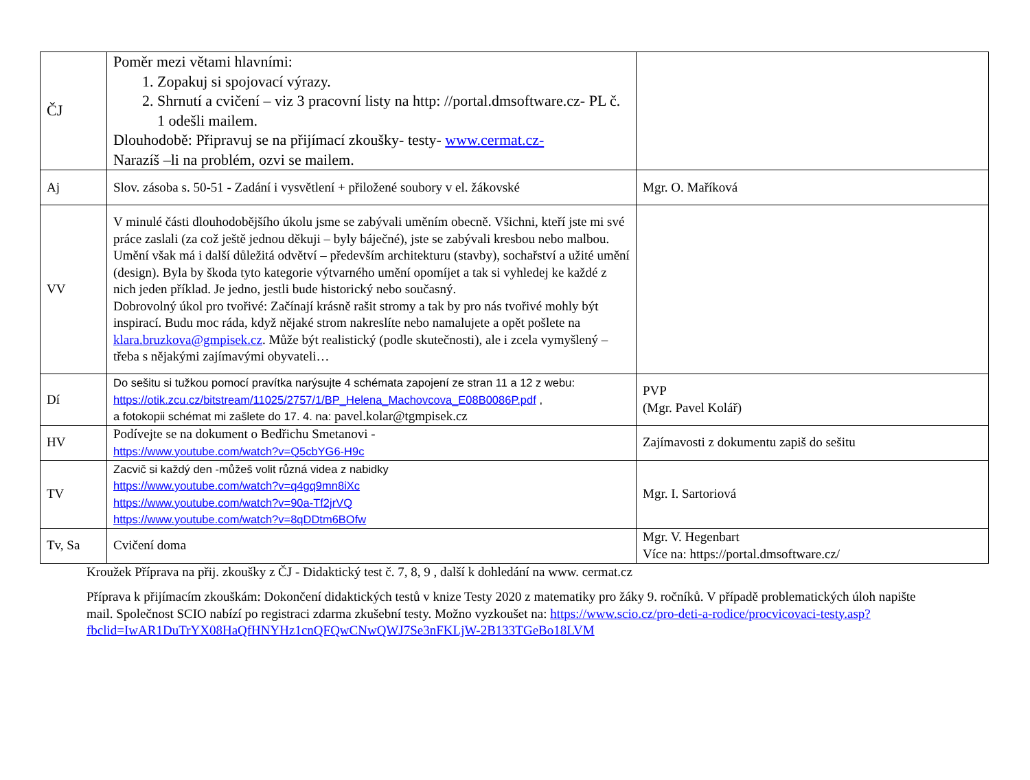| ČJ | Poměr mezi větami hlavními: 1. Zopakuj si spojovací výrazy. 2. Shrnutí a cvičení – viz 3 pracovní listy na http: //portal.dmsoftware.cz- PL č. 1 odešli mailem. Dlouhodobě: Připravuj se na přijímací zkoušky- testy- www.cermat.cz- Narazíš –li na problém, ozvi se mailem. | |
| Aj | Slov. zásoba s. 50-51 - Zadání i vysvětlení + přiložené soubory v el. žákovské | Mgr. O. Maříková |
| VV | V minulé části dlouhodobějšího úkolu jsme se zabývali uměním obecně. Všichni, kteří jste mi své práce zaslali (za což ještě jednou děkuji – byly báječné), jste se zabývali kresbou nebo malbou. Umění však má i další důležitá odvětví – především architekturu (stavby), sochařství a užité umění (design). Byla by škoda tyto kategorie výtvarného umění opomíjet a tak si vyhledej ke každé z nich jeden příklad. Je jedno, jestli bude historický nebo současný. Dobrovolný úkol pro tvořivé: Začínají krásně rašit stromy a tak by pro nás tvořivé mohly být inspirací. Budu moc ráda, když nějaké strom nakreslíte nebo namalujete a opět pošlete na klara.bruzkova@gmpisek.cz . Může být realistický (podle skutečnosti), ale i zcela vymyšlený – třeba s nějakými zajímavými obyvateli… | |
| Dí | Do sešitu si tužkou pomocí pravítka narýsujte 4 schémata zapojení ze stran 11 a 12 z webu: https://otik.zcu.cz/bitstream/11025/2757/1/BP_Helena_Machovcova_E08B0086P.pdf , a fotokopii schémat mi zašlete do 17. 4. na: pavel.kolar@tgmpisek.cz | PVP (Mgr. Pavel Kolář) |
| HV | Podívejte se na dokument o Bedřichu Smetanovi - https://www.youtube.com/watch?v=Q5cbYG6-H9c | Zajímavosti z dokumentu zapiš do sešitu |
| TV | Zacvič si každý den -můžeš volit různá videa z nabidky https://www.youtube.com/watch?v=q4gq9mn8iXc https://www.youtube.com/watch?v=90a-Tf2jrVQ https://www.youtube.com/watch?v=8qDDtm6BOfw | Mgr. I. Sartoriová |
| Tv, Sa | Cvičení doma | Mgr. V. Hegenbart Více na: https://portal.dmsoftware.cz/ |
Kroužek Příprava na přij. zkoušky z ČJ - Didaktický test č. 7, 8, 9 , další k dohledání na www. cermat.cz
Příprava k přijímacím zkouškám: Dokončení didaktických testů v knize Testy 2020 z matematiky pro žáky 9. ročníků. V případě problematických úloh napište mail. Společnost SCIO nabízí po registraci zdarma zkušební testy. Možno vyzkoušet na: https://www.scio.cz/pro-deti-a-rodice/procvicovaci-testy.asp?fbclid=IwAR1DuTrYX08HaQfHNYHz1cnQFQwCNwQWJ7Se3nFKLjW-2B133TGeBo18LVM